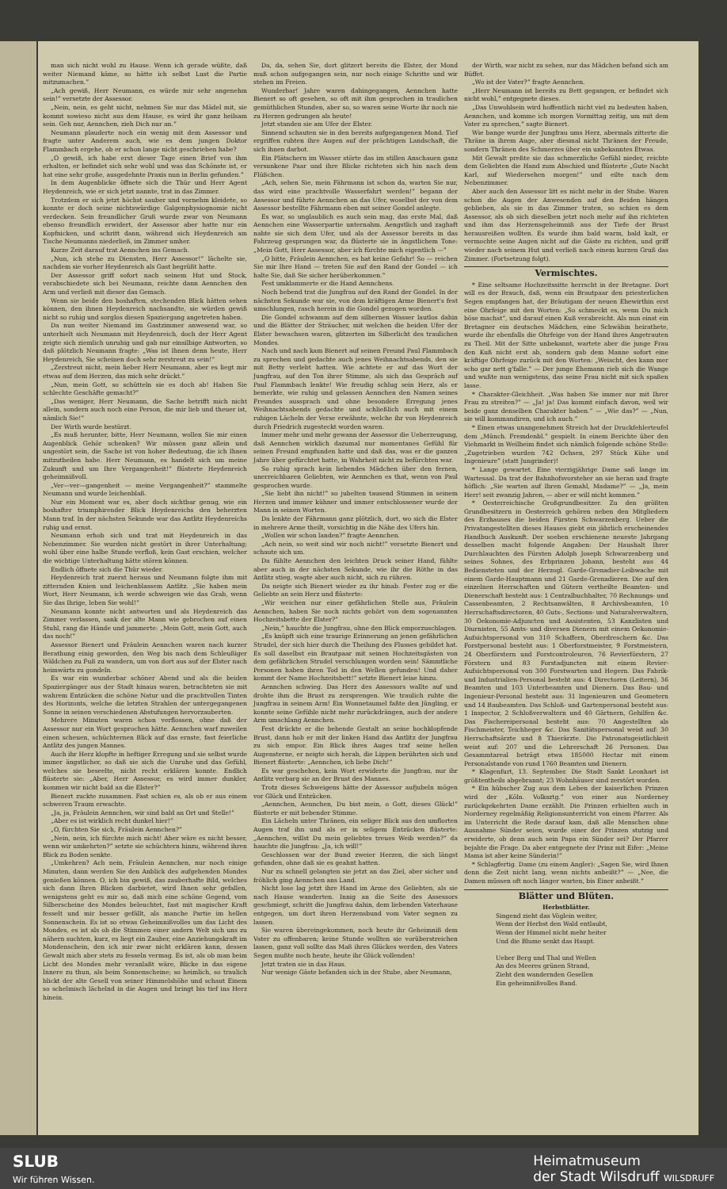man sich nicht wohl zu Hause. Wenn ich gerade wüßte, daß weiter Niemand käme, so hätte ich selbst Lust die Partie mitzumachen.“
„Ach gewiß, Herr Neumann, es würde mir sehr angenehm sein!“ versetzte der Assessor.
„Nein, nein, es geht nicht, nehmen Sie nur das Mädel mit, sie kommt sowieso nicht aus dem Hause, es wird ihr ganz heilsam sein. Geh nur, Aennchen, zieh Dich nur an.“
Neumann plauderte noch ein wenig mit dem Assessor und fragte unter Anderem auch, wie es dem jungen Doktor Flammbach ergehe, ob er schon lange nicht geschrieben habe?
„O gewiß, ich habe erst dieser Tage einen Brief von ihm erhalten, er befindet sich sehr wohl und was das Schönste ist, er hat eine sehr große, ausgedehnte Praxis nun in Berlin gefunden.“
In dem Augenblicke öffnete sich die Thür und Herr Agent Heydenreich, wie er sich jetzt nannte, trat in das Zimmer.
Trotzdem er sich jetzt höchst sauber und vornehm kleidete, so konnte er doch seine nichtswürdige Galgenphysiognomie nicht verdecken. Sein freundlicher Gruß wurde zwar von Neumann ebenso freundlich erwidert, der Assessor aber hatte nur ein Kopfnicken, und schritt dann, während sich Heydenreich am Tische Neumanns niederließ, im Zimmer umher.
Kurze Zeit darauf trat Aennchen ins Gemach.
„Nun, ich stehe zu Diensten, Herr Assessor!“ lächelte sie, nachdem sie vorher Heydenreich als Gast begrüßt hatte.
Der Assessor griff sofort nach seinem Hut und Stock, verabschiedete sich bei Neumann, reichte dann Aennchen den Arm und verließ mit dieser das Gemach.
Wenn sie beide den boshaften, stechenden Blick hätten sehen können, den ihnen Heydenreich nachsandte, sie würden gewiß nicht so ruhig und sorglos diesen Spaziergang angetreten haben.
Da nun weiter Niemand im Gastzimmer anwesend war, so unterhielt sich Neumann mit Heydenreich, doch der Herr Agent zeigte sich ziemlich unruhig und gab nur einsilbige Antworten, so daß plötzlich Neumann fragte: „Was ist Ihnen denn heute, Herr Heydenreich, Sie scheinen doch sehr zerstreut zu sein!“
„Zerstreut nicht, mein lieber Herr Neumann, aber es liegt mir etwas auf dem Herzen, das mich sehr drückt.“
„Nun, mein Gott, so schütteln sie es doch ab! Haben Sie schlechte Geschäfte gemacht?“
„Das weniger, Herr Neumann, die Sache betrifft mich nicht allein, sondern auch noch eine Person, die mir lieb und theuer ist, nämlich Sie!“
Der Wirth wurde bestürzt.
„Es muß herunter, bitte, Herr Neumann, wollen Sie mir einen Augenblick Gehör schenken? Wir müssen ganz allein und ungestört sein, die Sache ist von hoher Bedeutung, die ich Ihnen mitzutheilen habe. Herr Neumann, es handelt sich um meine Zukunft und um Ihre Vergangenheit!“ flüsterte Heydenreich geheimnißvoll.
„Ver—ver—gangenheit — meine Vergangenheit?“ stammelte Neumann und wurde leichenblaß.
Nur ein Moment war es, aber doch sichtbar genug, wie ein boshafter triumphirender Blick Heydenreichs den beherzten Mann traf. In der nächsten Sekunde war das Antlitz Heydenreichs ruhig und ernst.
Neumann erhob sich und trat mit Heydenreich in das Nebenzimmer. Sie wurden nicht gestört in ihrer Unterhaltung; wohl über eine halbe Stunde verfloß, kein Gast erschien, welcher die wichtige Unterhaltung hätte stören können.
Endlich öffnete sich die Thür wieder.
Heydenreich trat zuerst heraus und Neumann folgte ihm mit zitternden Knien und leichenblassem Antlitz. „Sie haben mein Wort, Herr Neumann, ich werde schweigen wie das Grab, wenn Sie das Ihrige, leben Sie wohl!“
Neumann konnte nicht antworten und als Heydenreich das Zimmer verlassen, sank der alte Mann wie gebrochen auf einen Stuhl, rang die Hände und jammerte: „Mein Gott, mein Gott, auch das noch!“
Assessor Bienert und Fräulein Aennchen waren nach kurzer Berathung einig geworden, den Weg bis nach dem Schleußiger Wäldchen zu Fuß zu wandern, um von dort aus auf der Elster nach heimwärts zu gondeln.
Es war ein wunderbar schöner Abend und als die beiden Spaziergänger aus der Stadt hinaus waren, betrachteten sie mit wahrem Entzücken die schöne Natur und die prachtvollen Tinten des Horizonts, welche die letzten Strahlen der untergegangenen Sonne in seinen verschiedenen Abstufungen hervorzauberten.
Mehrere Minuten waren schon verflossen, ohne daß der Assessor nur ein Wort gesprochen hätte. Aennchen warf zuweilen einen scheuen, schüchternen Blick auf das ernste, fast feierliche Antlitz des jungen Mannes.
Auch ihr Herz klopfte in heftiger Erregung und sie selbst wurde immer ängstlicher, so daß sie sich die Unruhe und das Gefühl, welches sie beseelte, nicht recht erklären konnte. Endlich flüsterte sie: „Aber, Herr Assessor, es wird immer dunkler, kommen wir nicht bald an die Elster?“
Bienert zuckte zusammen. Fast schien es, als ob er aus einem schweren Traum erwachte.
„Ja, ja, Fräulein Aennchen, wir sind bald an Ort und Stelle!“
„Aber es ist wirklich recht dunkel hier!“
„O, fürchten Sie sich, Fräulein Aennchen?“
„Nein, nein, ich fürchte mich nicht! Aber wäre es nicht besser, wenn wir umkehrten?“ setzte sie schüchtern hinzu, während ihren Blick zu Boden senkte.
„Umkehren? Ach nein, Fräulein Aennchen, nur noch einige Minuten, dann werden Sie den Anblick des aufgehenden Mondes genießen können. O, ich bin gewiß, das zauberhafte Bild, welches sich dann Ihren Blicken darbietet, wird Ihnen sehr gefallen, wenigstens geht es mir so, daß mich eine schöne Gegend, vom Silberscheine des Mondes beleuchtet, fast mit magischer Kraft fesselt und mir besser gefällt, als manche Partie im hellen Sonnenschein. Es ist so etwas Geheimnißvolles um das Licht des Mondes, es ist als ob die Stimmen einer andern Welt sich uns zu nähern suchten, kurz, es liegt ein Zauber, eine Anziehungskraft im Mondenschein, den ich mir zwar nicht erklären kann, dessen Gewalt mich aber stets zu fesseln vermag. Es ist, als ob man beim Licht des Mondes mehr veranlaßt wäre, Blicke in das eigene Innere zu thun, als beim Sonnenscheine; so heimlich, so traulich blickt der alte Gesell von seiner Himmelshöhe und schaut Einem so schelmisch lächelnd in die Augen und bringt bis tief ins Herz hinein.
Da, da, sehen Sie, dort glitzert bereits die Elster, der Mond muß schon aufgegangen sein, nur noch einige Schritte und wir stehen im Freien.
Wunderbar! Jahre waren dahingegangen, Aennchen hatte Bienert so oft gesehen, so oft mit ihm gesprochen in traulichen gemüthlichen Stunden, aber so, so waren seine Worte ihr noch nie zu Herzen gedrungen als heute!
Jetzt standen sie am Ufer der Elster.
Sinnend schauten sie in den bereits aufgegangenen Mond. Tief ergriffen ruhten ihre Augen auf der prächtigen Landschaft, die sich ihnen darbot.
Ein Plätschern im Wasser störte das im stillen Anschauen ganz versunkene Paar und ihre Blicke richteten sich hin nach dem Flüßchen.
„Ach, sehen Sie, mein Fährmann ist schon da, warten Sie nur, das wird eine prachtvolle Wasserfahrt werden!“ begann der Assessor und führte Aennchen an das Ufer, woselbst der von dem Assessor bestellte Fährmann eben mit seiner Gondel anlegte.
Es war, so unglaublich es auch sein mag, das erste Mal, daß Aennchen eine Wasserpartie unternahm. Aengstlich und zaghaft nahte sie sich dem Ufer, und als der Assessor bereits in das Fahrzeug gesprungen war, da flüsterte sie in ängstlichem Tone: „Mein Gott, Herr Assessor, aber ich fürchte mich eigentlich —“
„O bitte, Fräulein Aennchen, es hat keine Gefahr! So — reichen Sie mir Ihre Hand — treten Sie auf den Rand der Gondel — ich halte Sie, daß Sie sicher herüberkommen.“
Fest umklammerte er die Hand Aennchens.
Noch bebend trat die Jungfrau auf den Rand der Gondel. In der nächsten Sekunde war sie, von dem kräftigen Arme Bienert's fest umschlungen, rasch herein in die Gondel gezogen worden.
Die Gondel schwamm auf dem silbernen Wasser lautlos dahin und die Blätter der Sträucher, mit welchen die beiden Ufer der Elster bewachsen waren, glitzerten im Silberlicht des traulichen Mondes.
Nach und nach kam Bienert auf seinen Freund Paul Flammbach zu sprechen und gedachte auch jenes Weihnachtsabends, den sie mit Betty verlebt hatten. Wie achtete er auf das Wort der Jungfrau, auf den Ton ihrer Stimme, als sich das Gespräch auf Paul Flammbach lenkte! Wie freudig schlug sein Herz, als er bemerkte, wie ruhig und gelassen Aennchen den Namen seines Freundes aussprach und ohne besondere Erregung jenes Weihnachtsabends gedachte und schließlich auch mit einem ruhigen Lächeln der Verse erwähnte, welche ihr von Heydenreich durch Friedrich zugesteckt worden waren.
Immer mehr und mehr gewann der Assessor die Ueberzeugung, daß Aennchen wirklich dazumal nur momentanes Gefühl für seinen Freund empfunden hatte und daß das, was er die ganzen Jahre über gefürchtet hatte, in Wahrheit nicht zu befürchten war.
So ruhig sprach kein liebendes Mädchen über den fernen, unerreichbaren Geliebten, wie Aennchen es that, wenn von Paul gesprochen wurde.
„Sie liebt ihn nicht!“ so jubelten tausend Stimmen in seinem Herzen und immer kühner und immer entschlossener wurde der Mann in seinen Worten.
Da lenkte der Fährmann ganz plötzlich, dort, wo sich die Elster in mehrere Arme theilt, vorsichtig in die Nähe des Ufers hin.
„Wollen wir schon landen?“ fragte Aennchen.
„Ach nein, so weit sind wir noch nicht!“ versetzte Bienert und schaute sich um.
Da fühlte Aennchen den leichten Druck seiner Hand, fühlte aber auch in der nächsten Sekunde, wie ihr die Röthe in das Antlitz stieg, wagte aber auch nicht, sich zu rühren.
Da neigte sich Bienert wieder zu ihr hinab. Fester zog er die Geliebte an sein Herz und flüsterte:
„Wir weichen nur einer gefährlichen Stelle aus, Fräulein Aennchen, haben Sie noch nichts gehört von dem sogenannten Hochzeitsbette der Elster?“
„Nein,“ hauchte die Jungfrau, ohne den Blick emporzuschlagen.
„Es knüpft sich eine traurige Erinnerung an jenen gefährlichen Strudel, der sich hier durch die Theilung des Flusses gebildet hat. Es soll daselbst ein Brautpaar mit seinen Hochzeitsgästen von dem gefährlichen Strudel verschlungen worden sein! Sämmtliche Personen haben ihren Tod in den Wellen gefunden! Und daher kommt der Name Hochzeitsbett!“ setzte Bienert leise hinzu.
Aennchen schwieg. Das Herz des Assessors wallte auf und drohte ihm die Brust zu zersprengen. Wie traulich ruhte die Jungfrau in seinem Arm! Ein Wonnetaumel faßte den Jüngling, er konnte seine Gefühle nicht mehr zurückdrängen, auch der andere Arm umschlang Aennchen.
Fest drückte er die bebende Gestalt an seine hochklopfende Brust, dann hob er mit der linken Hand das Antlitz der Jungfrau zu sich empor. Ein Blick ihres Auges traf seine hellen Augensterne, er neigte sich herab, die Lippen berührten sich und Bienert flüsterte: „Aennchen, ich liebe Dich!“
Es war geschehen, kein Wort erwiderte die Jungfrau, nur ihr Antlitz verbarg sie an der Brust des Mannes.
Trotz dieses Schweigens hätte der Assessor aufjubeln mögen vor Glück und Entzücken.
„Aennchen, Aennchen, Du bist mein, o Gott, dieses Glück!“ flüsterte er mit bebender Stimme.
Ein Lächeln unter Thränen, ein seliger Blick aus den umflorten Augen traf ihn und als er in seligem Entzücken flüsterte: „Aennchen, willst Du mein geliebtes treues Weib werden?“ da hauchte die Jungfrau: „Ja, ich will!“
Geschlossen war der Bund zweier Herzen, die sich längst gefunden, ohne daß sie es geahnt hatten.
Nur zu schnell gelangten sie jetzt an das Ziel, aber sicher und fröhlich ging Aennchen ans Land.
Nicht lose lag jetzt ihre Hand im Arme des Geliebten, als sie nach Hause wanderten. Innig an die Seite des Assessors geschmiegt, schritt die Jungfrau dahin, dem liebenden Vaterhause entgegen, um dort ihren Herzensbund vom Vater segnen zu lassen.
Sie waren übereingekommen, noch heute ihr Geheimniß dem Vater zu offenbaren; keine Stunde wollten sie vorüberstreichen lassen, ganz voll sollte das Maß ihres Glückes werden, des Vaters Segen mußte noch heute, heute ihr Glück vollenden!
Jetzt traten sie in das Haus.
Nur wenige Gäste befanden sich in der Stube, aber Neumann,
der Wirth, war nicht zu sehen, nur das Mädchen befand sich am Büffet.
„Wo ist der Vater?“ fragte Aennchen.
„Herr Neumann ist bereits zu Bett gegangen, er befindet sich nicht wohl,“ entgegnete dieses.
„Das Unwohlsein wird hoffentlich nicht viel zu bedeuten haben, Aennchen, und komme ich morgen Vormittag zeitig, um mit dem Vater zu sprechen,“ sagte Bienert.
Wie bange wurde der Jungfrau ums Herz, abermals zitterte die Thräne in ihrem Auge, aber diesmal nicht Thränen der Freude, sondern Thränen des Schmerzes über ein unbekanntes Etwas.
Mit Gewalt preßte sie das schmerzliche Gefühl nieder, reichte dem Geliebten die Hand zum Abschied und flüsterte „Gute Nacht Karl, auf Wiedersehen morgen!“ und eilte nach dem Nebenzimmer.
Aber auch den Assessor litt es nicht mehr in der Stube. Waren schon die Augen der Anwesenden auf den Beiden hängen geblieben, als sie in das Zimmer traten, so schien es dem Assessor, als ob sich dieselben jetzt noch mehr auf ihn richteten und ihm das Herzensgeheimniß aus der Tiefe der Brust herausreißen wollten. Es wurde ihm bald warm, bald kalt, er vermochte seine Augen nicht auf die Gäste zu richten, und griff wieder nach seinem Hut und verließ nach einem kurzen Gruß das Zimmer. (Fortsetzung folgt).
Vermischtes.
* Eine seltsame Hochzeitssitte herrscht in der Bretagne. Dort will es der Brauch, daß, wenn ein Brautpaar den priesterlichen Segen empfangen hat, der Bräutigam der neuen Ehewirthin erst eine Ohrfeige mit den Worten: „So schmeckt es, wenn Du mich böse machst“, und darauf einen Kuß verabreicht. Als nun einst ein Bretagner ein deutsches Mädchen, eine Schwäbin heirathete, wurde ihr ebenfalls die Ohrfeige von der Hand ihres Angetrauten zu Theil. Mit der Sitte unbekannt, wartete aber die junge Frau den Kuß nicht erst ab, sondern gab dem Manne sofort eine kräftige Ohrfeige zurück mit den Worten: „Weischt, des kann mer scho gar nett g'falle.“ — Der junge Ehemann rieb sich die Wange und wußte nun wenigstens, das seine Frau nicht mit sich spaßen lasse.
* Charakter-Gleichheit. „Was haben Sie immer nur mit Ihrer Frau zu streiten?“ — „Ja! ja! Das kommt einfach davon, weil wir beide ganz denselben Charakter haben.“ — „Wie das?“ — „Nun, sie will kommandiren, und ich auch.“
* Einen etwas unangenehmen Streich hat der Druckfehlerteufel dem „Münch. Fremdenbl.“ gespielt. In einem Berichte über den Viehmarkt in Weilheim findet sich nämlich folgende schöne Stelle: „Zugetrieben wurden 742 Ochsen, 297 Stück Kühe und Ingenieure“ (statt Jungrinder)!
* Lange gewartet. Eine vierzigjährige Dame saß lange im Wartesaal. Da trat der Bahnhofsvorsteher an sie heran und fragte höflich: „Sie warten auf Ihren Gemahl, Madame?“ — „Ja, mein Herr! seit zwanzig Jahren, — aber er will nicht kommen.“
* Oesterreichische Großgrundbesitzer. Zu den größten Grundbesitzern in Oesterreich gehören neben den Mitgliedern des Erzhauses die beiden Fürsten Schwarzenberg. Ueber die Privatangestellten dieses Hauses giebt ein jährlich erscheinendes Handbuch Auskunft. Der soeben erschienene neueste Jahrgang desselben macht folgende Angaben: Der Haushalt Ihrer Durchlauchten des Fürsten Adolph Joseph Schwarzenberg und seines Sohnes, des Erbprinzen Johann, besteht aus 44 Bediensteten und der Herzogl. Garde-Grenadier-Leibwache mit einem Garde-Hauptmann und 21 Garde-Grenadieren. Die auf den einzelnen Herrschaften und Gütern vertheilte Beamten- und Dienerschaft besteht aus: 1 Centralbuchhalter, 70 Rechnungs- und Cassenbeamten, 2 Rechtsanwälten, 8 Archivsbeamten, 10 Herrschaftsdirectoren, 40 Guts-, Sections- und Naturalverwaltern, 30 Oekonomie-Adjuncten und Assistenten, 53 Kanzlisten und Diurnisten, 55 Amts- und diversen Dienern mit einem Oekonomie-Aufsichtspersonal von 310 Schaffern, Oberdreschern &c. Das Forstpersonal besteht aus: 1 Oberforstmeister, 9 Forstmeistern, 24 Oberförstern und Forstcontroleuren, 76 Revierförstern, 27 Förstern und 83 Forstadjuncten mit einem Revier-Aufsichtspersonal von 300 Forstwarten und Hegern. Das Fabrik- und Industrialien-Personal besteht aus: 4 Directoren (Leitern), 36 Beamten und 103 Unterbeamten und Dienern. Das Bau- und Ingenieur-Personal besteht aus: 31 Ingenieuren und Geometern und 14 Baubeamten. Das Schloß- und Gartenpersonal besteht aus: 1 Inspector, 2 Schloßverwaltern und 40 Gärtnern, Gehilfen &c. Das Fischereipersonal besteht aus: 70 Angestellten als Fischmeister, Teichheger &c. Das Sanitätspersonal weist auf: 30 Herrschaftsärzte und 8 Thierärzte. Die Patronatsgeistlichkeit weist auf: 207 und die Lehrerschaft 26 Personen. Das Gesammtareal beträgt etwa 185000 Hectar mit einem Personalstande von rund 1760 Beamten und Dienern.
* Klagenfurt, 13. September. Die Stadt Sankt Leonhart ist größtentheils abgebrannt; 23 Wohnhäuser sind zerstört worden.
* Ein hübscher Zug aus dem Leben der kaiserlichen Prinzen wird der „Köln. Volksztg.“ von einer aus Norderney zurückgekehrten Dame erzählt. Die Prinzen erhielten auch in Norderney regelmäßig Religionsunterricht von einem Pfarrer. Als im Unterricht die Rede darauf kam, daß alle Menschen ohne Ausnahme Sünder seien, wurde einer der Prinzen stutzig und erwiderte, ob denn auch sein Papa ein Sünder sei? Der Pfarrer bejahte die Frage. Da aber entgegnete der Prinz mit Eifer: „Meine Mama ist aber keine Sünderin!“
* Schlagfertig. Dame (zu einem Angler): „Sagen Sie, wird Ihnen denn die Zeit nicht lang, wenn nichts anbeißt?“ — „Nee, die Damen müssen oft noch länger warten, bis Einer anbeißt.“
Blätter und Blüten.
Herbstblätter.
Singend zieht das Vöglein weiter,
Wenn der Herbst den Wald entlaubt,
Wenn der Himmel nicht mehr heiter
Und die Blume senkt das Haupt.
Ueber Berg und Thal und Wellen
An des Meeres grünen Strand,
Zieht den wandernden Gesellen
Ein geheimnißvolles Band.
SLUB
Wir führen Wissen.
Heimatmuseum
der Stadt Wilsdruff WILSDRUFF